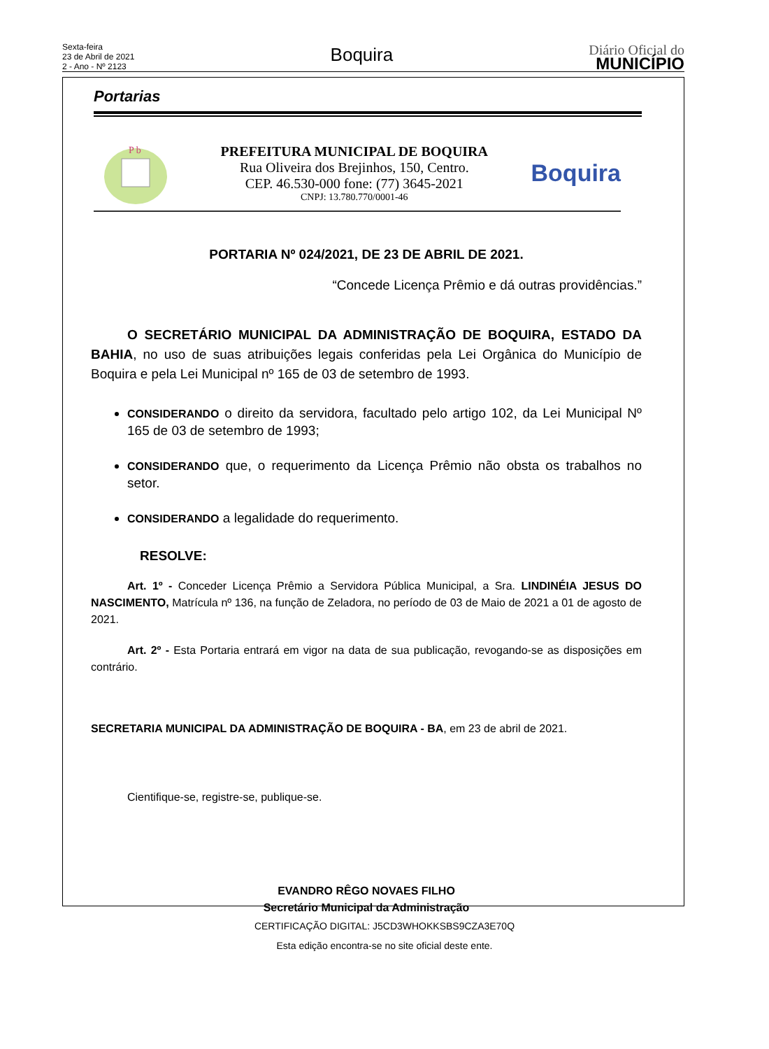Sexta-feira
23 de Abril de 2021
2 - Ano - Nº 2123
Boquira
Diário Oficial do
MUNICÍPIO
Portarias
P b
PREFEITURA MUNICIPAL DE BOQUIRA
Rua Oliveira dos Brejinhos, 150, Centro.
CEP. 46.530-000 fone: (77) 3645-2021
CNPJ: 13.780.770/0001-46
Boquira
PORTARIA Nº 024/2021, DE 23 DE ABRIL DE 2021.
“Concede Licença Prêmio e dá outras providências.”
O SECRETÁRIO MUNICIPAL DA ADMINISTRAÇÃO DE BOQUIRA, ESTADO DA BAHIA, no uso de suas atribuições legais conferidas pela Lei Orgânica do Município de Boquira e pela Lei Municipal nº 165 de 03 de setembro de 1993.
CONSIDERANDO o direito da servidora, facultado pelo artigo 102, da Lei Municipal Nº 165 de 03 de setembro de 1993;
CONSIDERANDO que, o requerimento da Licença Prêmio não obsta os trabalhos no setor.
CONSIDERANDO a legalidade do requerimento.
RESOLVE:
Art. 1º - Conceder Licença Prêmio a Servidora Pública Municipal, a Sra. LINDINÉIA JESUS DO NASCIMENTO, Matrícula nº 136, na função de Zeladora, no período de 03 de Maio de 2021 a 01 de agosto de 2021.
Art. 2º - Esta Portaria entrará em vigor na data de sua publicação, revogando-se as disposições em contrário.
SECRETARIA MUNICIPAL DA ADMINISTRAÇÃO DE BOQUIRA - BA, em 23 de abril de 2021.
Cientifique-se, registre-se, publique-se.
EVANDRO RÊGO NOVAES FILHO
Secretário Municipal da Administração
CERTIFICAÇÃO DIGITAL: J5CD3WHOKKSBS9CZA3E70Q
Esta edição encontra-se no site oficial deste ente.